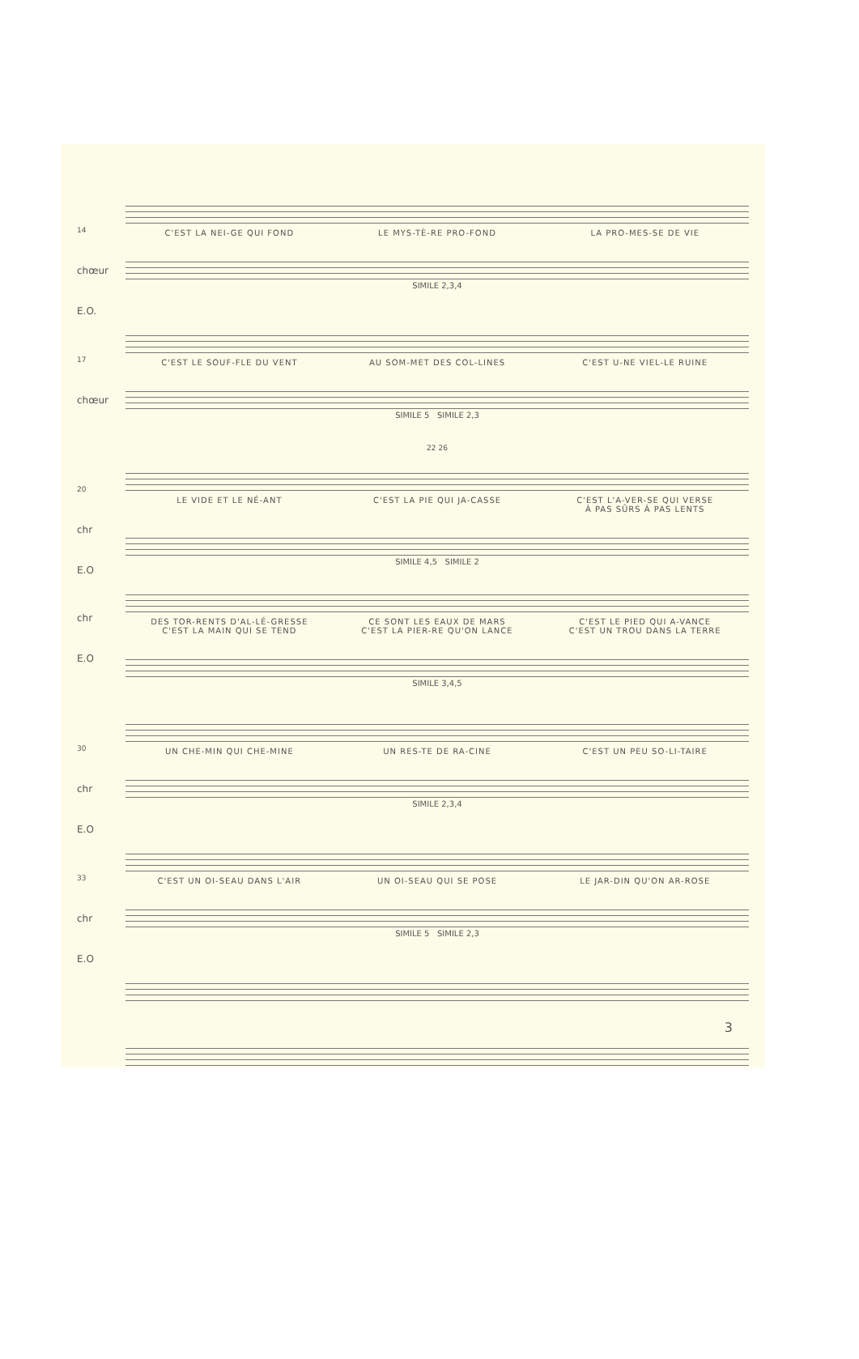14
chœur
E.O.
C'EST LA NEI-GE QUI FOND LE MYS-TÈ-RE PRO-FOND LA PRO-MES-SE DE VIE
SIMILE 2,3,4
17
chœur
C'EST LE SOUF-FLE DU VENT AU SOM-MET DES COL-LINES C'EST U-NE VIEL-LE RUINE
SIMILE 5 SIMILE 2,3
20
chr
E.O
22 26
LE VIDE ET LE NÉ-ANT C'EST LA PIE QUI JA-CASSE C'EST L'A-VER-SE QUI VERSE
À PAS SÛRS À PAS LENTS
SIMILE 4,5 SIMILE 2
chr
E.O
DES TOR-RENTS D'AL-LÉ-GRESSE
C'EST LA MAIN QUI SE TEND
CE SONT LES EAUX DE MARS
C'EST LA PIER-RE QU'ON LANCE
C'EST LE PIED QUI A-VANCE
C'EST UN TROU DANS LA TERRE
SIMILE 3,4,5
30
chr
E.O
UN CHE-MIN QUI CHE-MINE UN RES-TE DE RA-CINE C'EST UN PEU SO-LI-TAIRE
SIMILE 2,3,4
33
chr
E.O
C'EST UN OI-SEAU DANS L'AIR UN OI-SEAU QUI SE POSE LE JAR-DIN QU'ON AR-ROSE
SIMILE 5 SIMILE 2,3
3